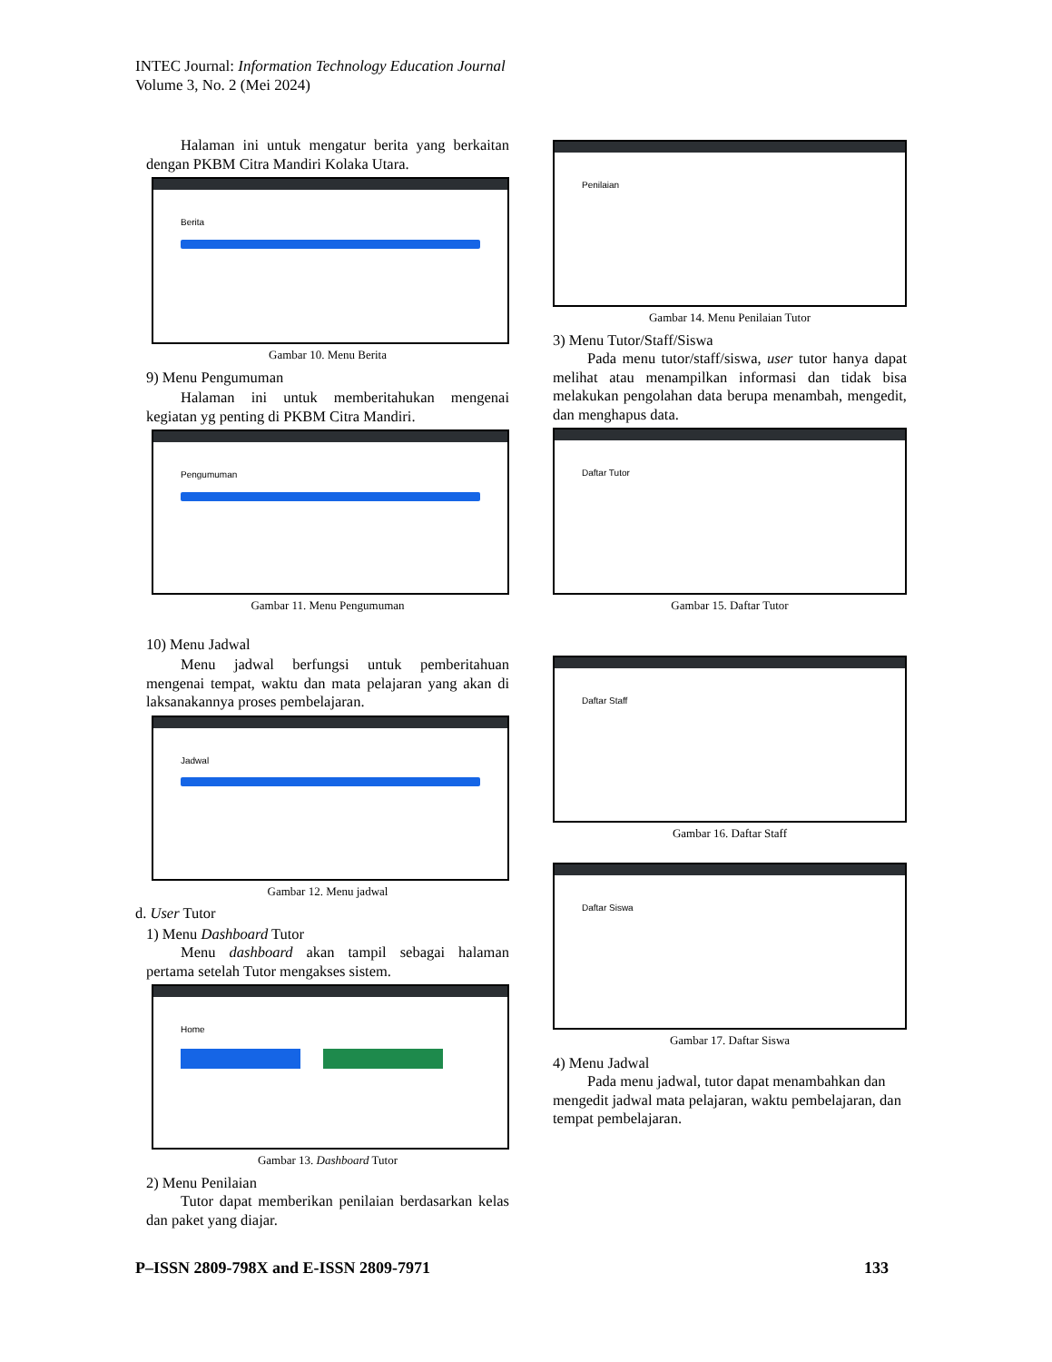INTEC Journal: Information Technology Education Journal
Volume 3, No. 2 (Mei 2024)
Halaman ini untuk mengatur berita yang berkaitan dengan PKBM Citra Mandiri Kolaka Utara.
Berita
Gambar 10. Menu Berita
9) Menu Pengumuman
Halaman ini untuk memberitahukan mengenai kegiatan yg penting di PKBM Citra Mandiri.
Pengumuman
Gambar 11. Menu Pengumuman
10) Menu Jadwal
Menu jadwal berfungsi untuk pemberitahuan mengenai tempat, waktu dan mata pelajaran yang akan di laksanakannya proses pembelajaran.
Jadwal
Gambar 12. Menu jadwal
d. User Tutor
1) Menu Dashboard Tutor
Menu dashboard akan tampil sebagai halaman pertama setelah Tutor mengakses sistem.
Home
Gambar 13. Dashboard Tutor
2) Menu Penilaian
Tutor dapat memberikan penilaian berdasarkan kelas dan paket yang diajar.
Penilaian
Gambar 14. Menu Penilaian Tutor
3) Menu Tutor/Staff/Siswa
Pada menu tutor/staff/siswa, user tutor hanya dapat melihat atau menampilkan informasi dan tidak bisa melakukan pengolahan data berupa menambah, mengedit, dan menghapus data.
Daftar Tutor
Gambar 15. Daftar Tutor
Daftar Staff
Gambar 16. Daftar Staff
Daftar Siswa
Gambar 17. Daftar Siswa
4) Menu Jadwal
Pada menu jadwal, tutor dapat menambahkan dan mengedit jadwal mata pelajaran, waktu pembelajaran, dan tempat pembelajaran.
P–ISSN 2809-798X and E-ISSN 2809-7971 133